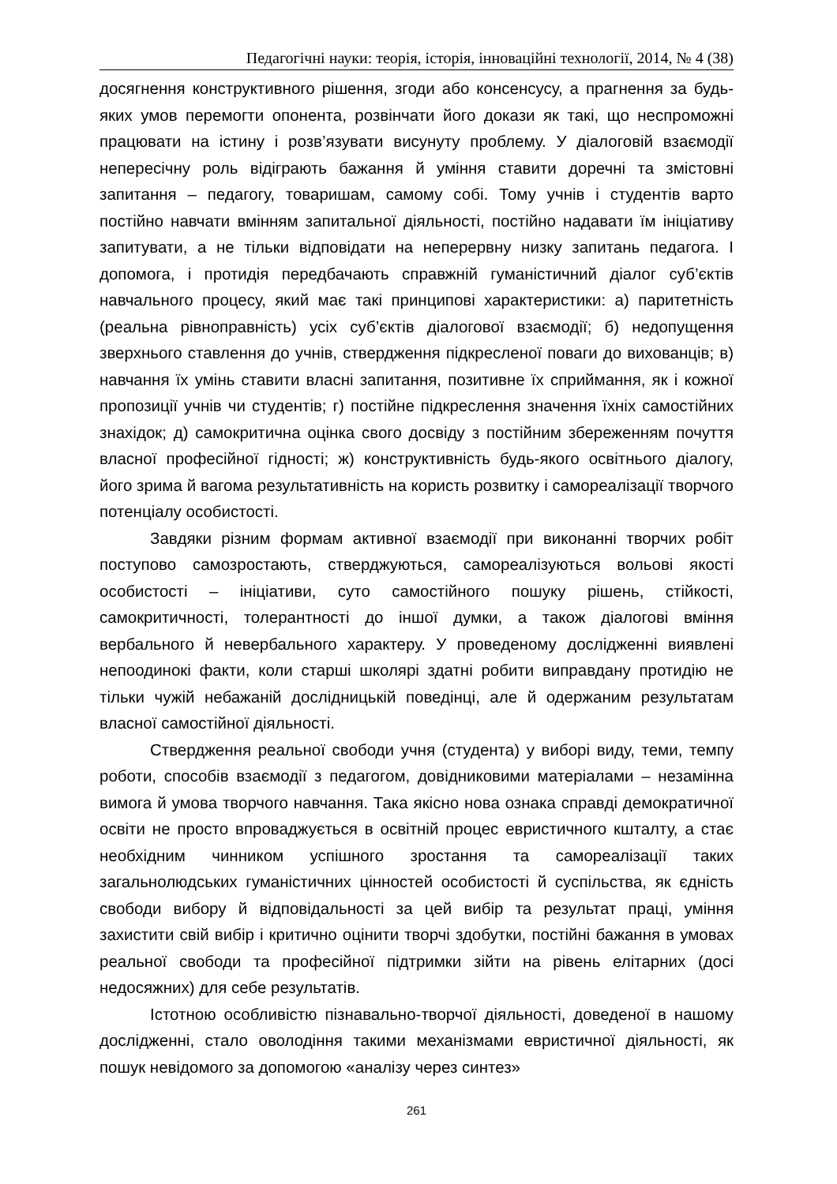Педагогічні науки: теорія, історія, інноваційні технології, 2014, № 4 (38)
досягнення конструктивного рішення, згоди або консенсусу, а прагнення за будь-яких умов перемогти опонента, розвінчати його докази як такі, що неспроможні працювати на істину і розв’язувати висунуту проблему. У діалоговій взаємодії непересічну роль відіграють бажання й уміння ставити доречні та змістовні запитання – педагогу, товаришам, самому собі. Тому учнів і студентів варто постійно навчати вмінням запитальної діяльності, постійно надавати їм ініціативу запитувати, а не тільки відповідати на неперервну низку запитань педагога. І допомога, і протидія передбачають справжній гуманістичний діалог суб’єктів навчального процесу, який має такі принципові характеристики: а) паритетність (реальна рівноправність) усіх суб’єктів діалогової взаємодії; б) недопущення зверхнього ставлення до учнів, ствердження підкресленої поваги до вихованців; в) навчання їх умінь ставити власні запитання, позитивне їх сприймання, як і кожної пропозиції учнів чи студентів; г) постійне підкреслення значення їхніх самостійних знахідок; д) самокритична оцінка свого досвіду з постійним збереженням почуття власної професійної гідності; ж) конструктивність будь-якого освітнього діалогу, його зрима й вагома результативність на користь розвитку і самореалізації творчого потенціалу особистості.
Завдяки різним формам активної взаємодії при виконанні творчих робіт поступово самозростають, стверджуються, самореалізуються вольові якості особистості – ініціативи, суто самостійного пошуку рішень, стійкості, самокритичності, толерантності до іншої думки, а також діалогові вміння вербального й невербального характеру. У проведеному дослідженні виявлені непоодинокі факти, коли старші школярі здатні робити виправдану протидію не тільки чужій небажаній дослідницькій поведінці, але й одержаним результатам власної самостійної діяльності.
Ствердження реальної свободи учня (студента) у виборі виду, теми, темпу роботи, способів взаємодії з педагогом, довідниковими матеріалами – незамінна вимога й умова творчого навчання. Така якісно нова ознака справді демократичної освіти не просто впроваджується в освітній процес евристичного кшталту, а стає необхідним чинником успішного зростання та самореалізації таких загальнолюдських гуманістичних цінностей особистості й суспільства, як єдність свободи вибору й відповідальності за цей вибір та результат праці, уміння захистити свій вибір і критично оцінити творчі здобутки, постійні бажання в умовах реальної свободи та професійної підтримки зійти на рівень елітарних (досі недосяжних) для себе результатів.
Істотною особливістю пізнавально-творчої діяльності, доведеної в нашому дослідженні, стало оволодіння такими механізмами евристичної діяльності, як пошук невідомого за допомогою «аналізу через синтез»
261